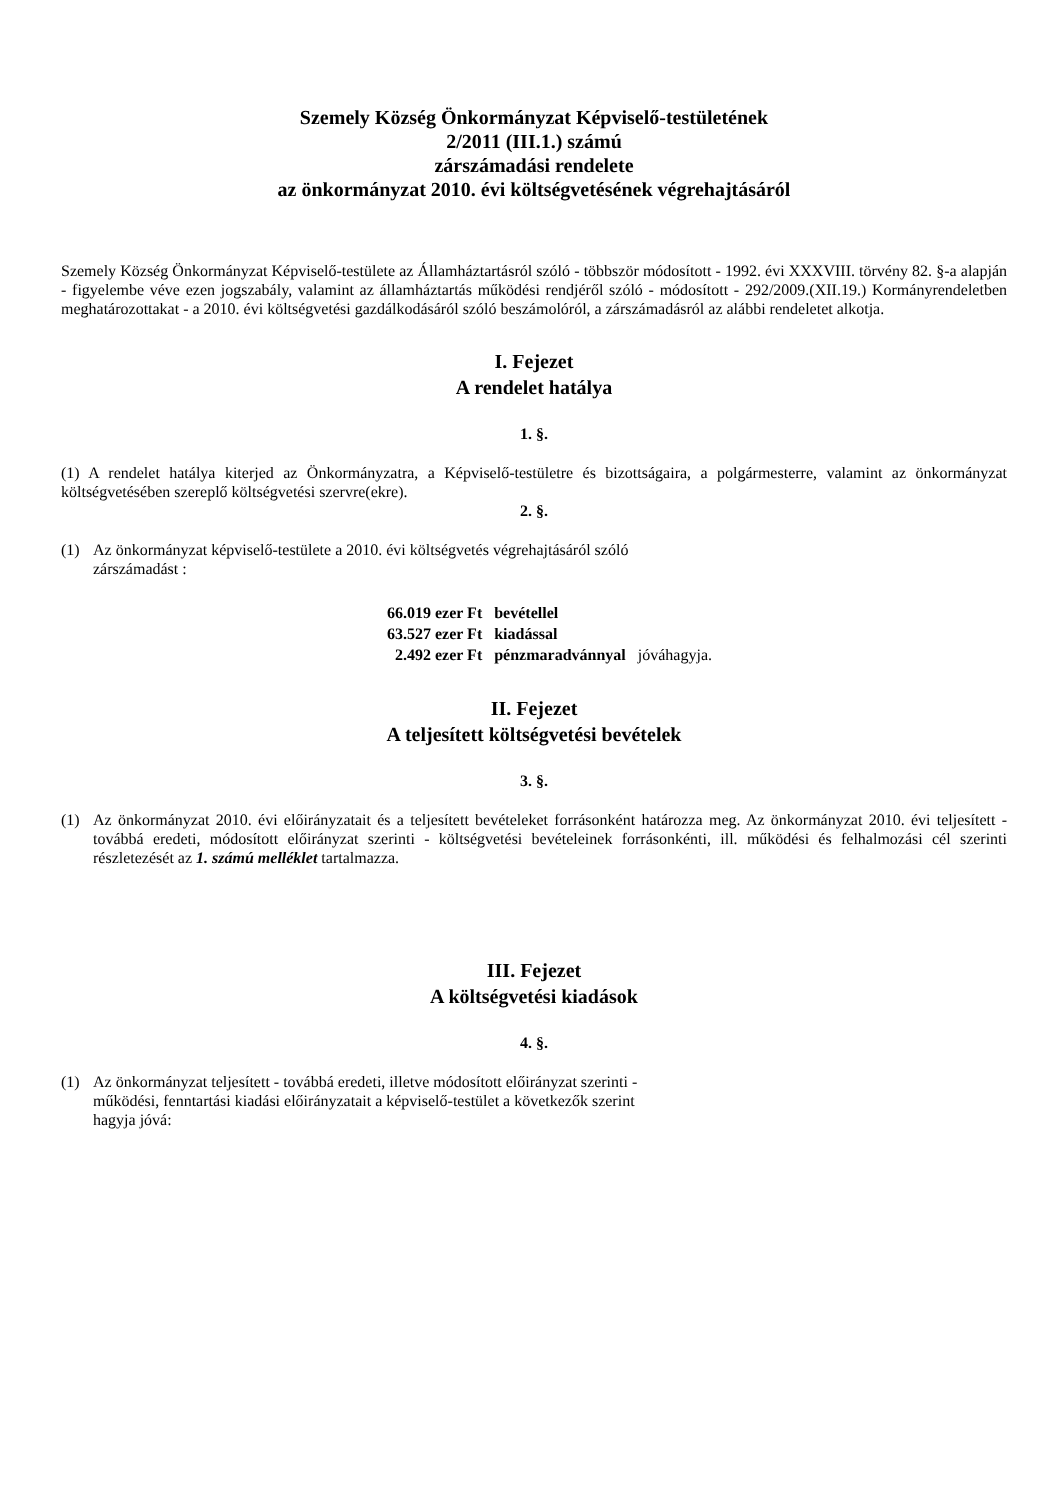Szemely Község Önkormányzat Képviselő-testületének
2/2011 (III.1.) számú
zárszámadási rendelete
az önkormányzat 2010. évi költségvetésének végrehajtásáról
Szemely Község Önkormányzat Képviselő-testülete az Államháztartásról szóló - többször módosított - 1992. évi XXXVIII. törvény 82. §-a alapján - figyelembe véve ezen jogszabály, valamint az államháztartás működési rendjéről szóló - módosított - 292/2009.(XII.19.) Kormányrendeletben meghatározottakat - a 2010. évi költségvetési gazdálkodásáról szóló beszámolóról, a zárszámadásról az alábbi rendeletet alkotja.
I. Fejezet
A rendelet hatálya
1. §.
(1) A rendelet hatálya kiterjed az Önkormányzatra, a Képviselő-testületre és bizottságaira, a polgármesterre, valamint az önkormányzat költségvetésében szereplő költségvetési szervre(ekre).
2. §.
(1) Az önkormányzat képviselő-testülete a 2010. évi költségvetés végrehajtásáról szóló
zárszámadást :
| 66.019 ezer Ft | bevétellel | |
| 63.527 ezer Ft | kiadással | |
| 2.492 ezer Ft | pénzmaradvánnyal | jóváhagyja. |
II. Fejezet
A teljesített költségvetési bevételek
3. §.
(1) Az önkormányzat 2010. évi előirányzatait és a teljesített bevételeket forrásonként határozza meg. Az önkormányzat 2010. évi teljesített - továbbá eredeti, módosított előirányzat szerinti - költségvetési bevételeinek forrásonkénti, ill. működési és felhalmozási cél szerinti részletezését az 1. számú melléklet tartalmazza.
III. Fejezet
A költségvetési kiadások
4. §.
(1) Az önkormányzat teljesített - továbbá eredeti, illetve módosított előirányzat szerinti -
működési, fenntartási kiadási előirányzatait a képviselő-testület a következők szerint
hagyja jóvá: